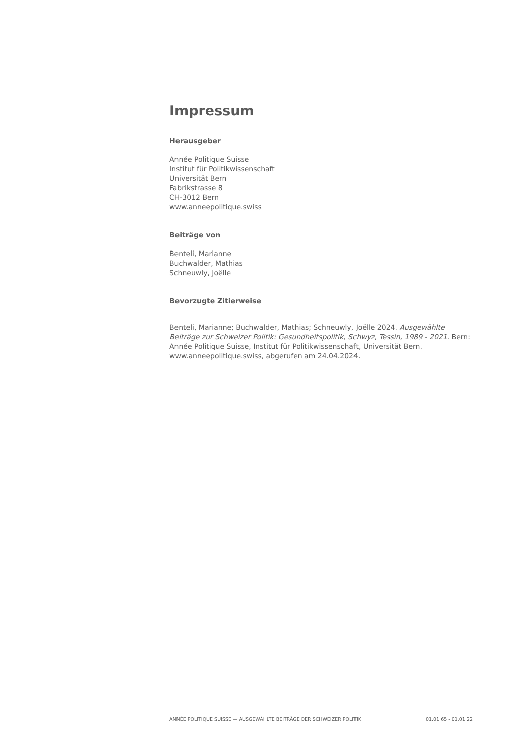Impressum
Herausgeber
Année Politique Suisse
Institut für Politikwissenschaft
Universität Bern
Fabrikstrasse 8
CH-3012 Bern
www.anneepolitique.swiss
Beiträge von
Benteli, Marianne
Buchwalder, Mathias
Schneuwly, Joëlle
Bevorzugte Zitierweise
Benteli, Marianne; Buchwalder, Mathias; Schneuwly, Joëlle 2024. Ausgewählte Beiträge zur Schweizer Politik: Gesundheitspolitik, Schwyz, Tessin, 1989 - 2021. Bern: Année Politique Suisse, Institut für Politikwissenschaft, Universität Bern. www.anneepolitique.swiss, abgerufen am 24.04.2024.
ANNÉE POLITIQUE SUISSE — AUSGEWÄHLTE BEITRÄGE DER SCHWEIZER POLITIK 01.01.65 - 01.01.22